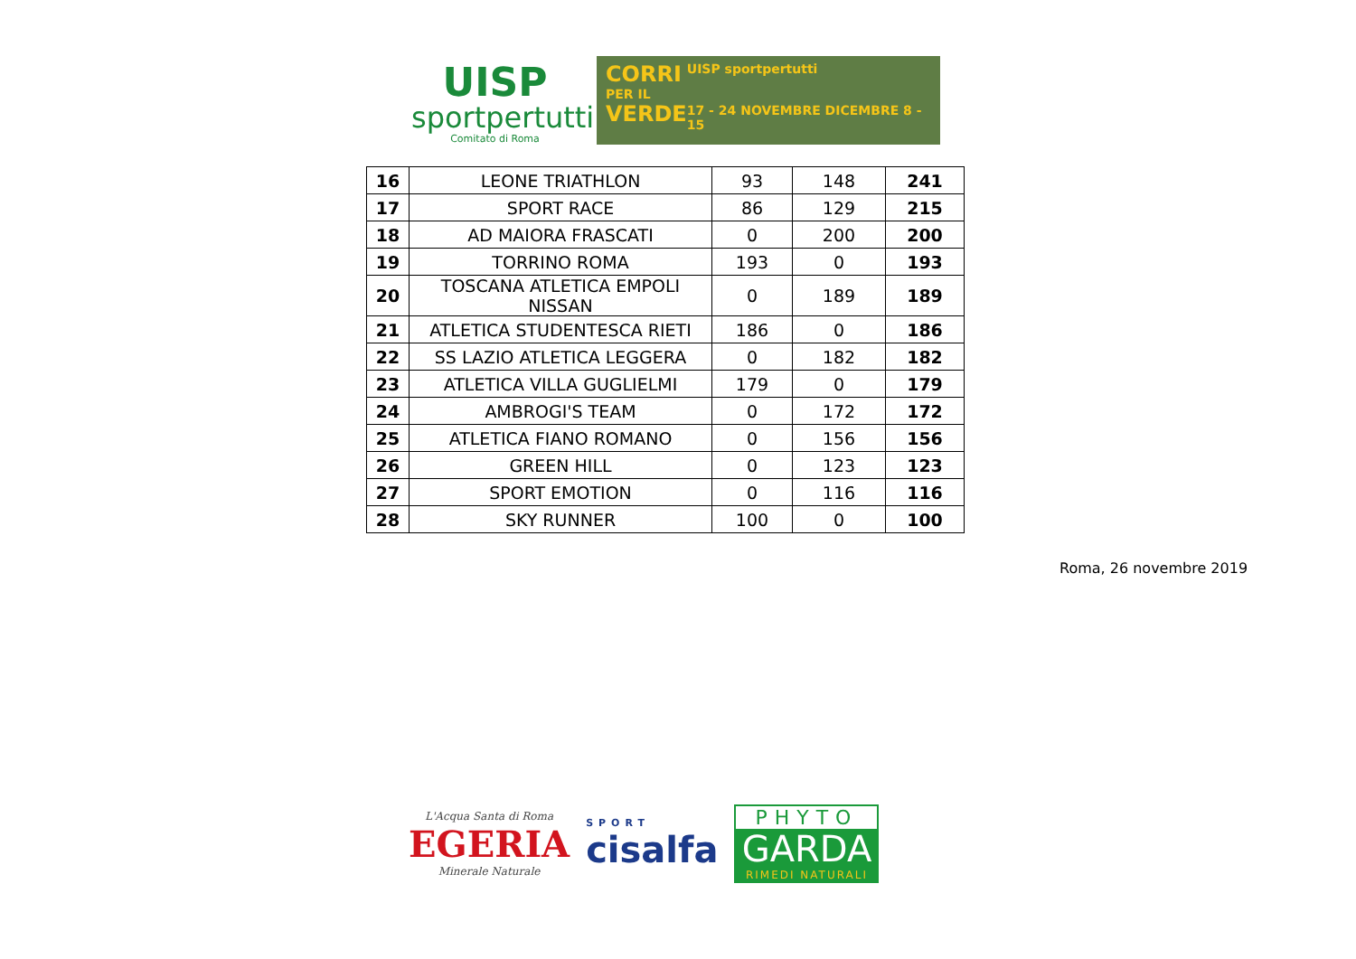UISP
sportpertutti
Comitato di Roma
CORRI
PER IL
VERDE
UISP sportpertutti
17 - 24 NOVEMBRE DICEMBRE 8 - 15
| 16 | LEONE TRIATHLON | 93 | 148 | 241 |
| 17 | SPORT RACE | 86 | 129 | 215 |
| 18 | AD MAIORA FRASCATI | 0 | 200 | 200 |
| 19 | TORRINO ROMA | 193 | 0 | 193 |
| 20 | TOSCANA ATLETICA EMPOLI NISSAN | 0 | 189 | 189 |
| 21 | ATLETICA STUDENTESCA RIETI | 186 | 0 | 186 |
| 22 | SS LAZIO ATLETICA LEGGERA | 0 | 182 | 182 |
| 23 | ATLETICA VILLA GUGLIELMI | 179 | 0 | 179 |
| 24 | AMBROGI'S TEAM | 0 | 172 | 172 |
| 25 | ATLETICA FIANO ROMANO | 0 | 156 | 156 |
| 26 | GREEN HILL | 0 | 123 | 123 |
| 27 | SPORT EMOTION | 0 | 116 | 116 |
| 28 | SKY RUNNER | 100 | 0 | 100 |
Roma, 26 novembre 2019
L'Acqua Santa di Roma
EGERIA
Minerale Naturale
SPORT
cisalfa
PHYTO
GARDA
RIMEDI NATURALI